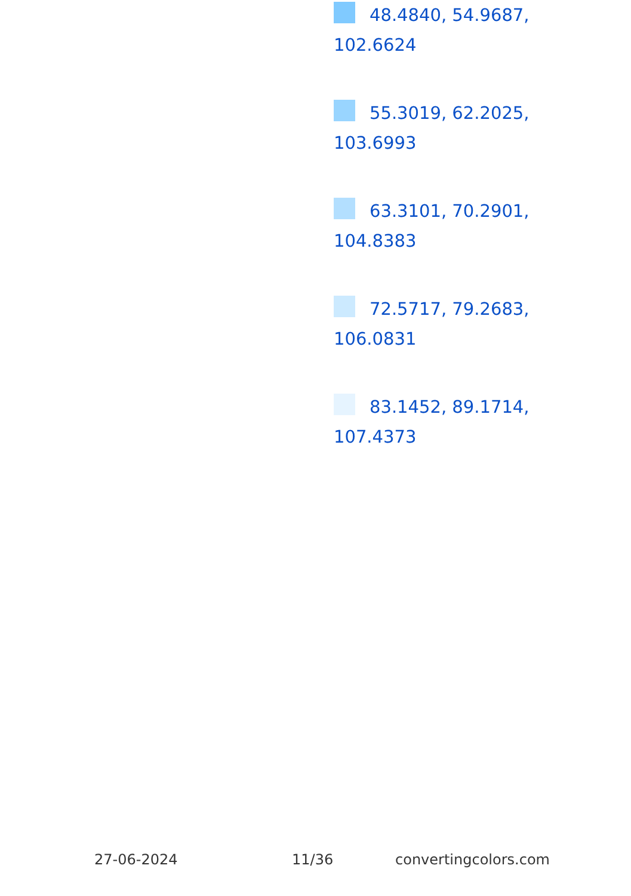48.4840, 54.9687, 102.6624
55.3019, 62.2025, 103.6993
63.3101, 70.2901, 104.8383
72.5717, 79.2683, 106.0831
83.1452, 89.1714, 107.4373
27-06-2024 11/36 convertingcolors.com